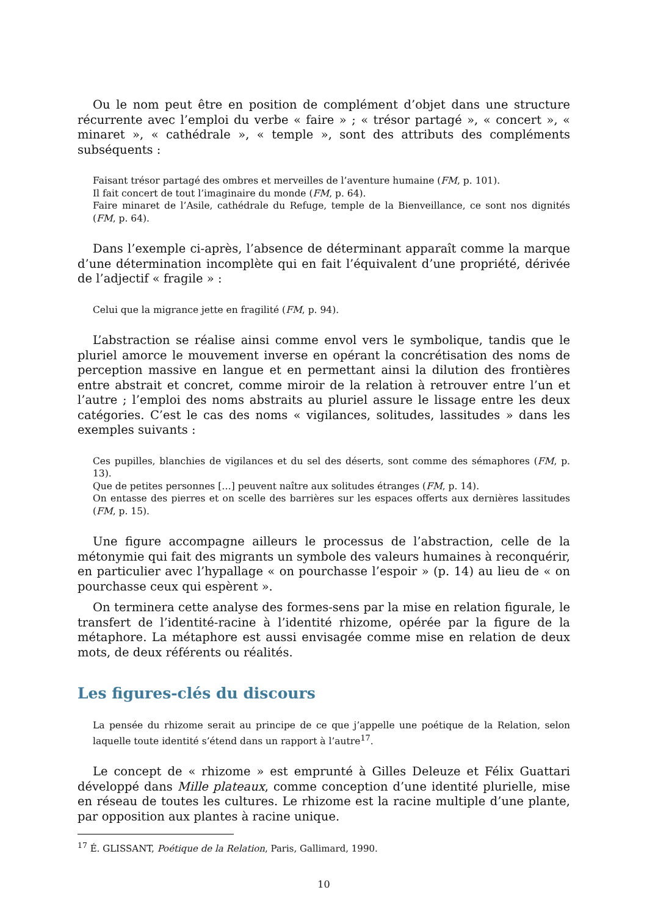Ou le nom peut être en position de complément d’objet dans une structure récurrente avec l’emploi du verbe « faire » ; « trésor partagé », « concert », « minaret », « cathédrale », « temple », sont des attributs des compléments subséquents :
Faisant trésor partagé des ombres et merveilles de l’aventure humaine (FM, p. 101).
Il fait concert de tout l’imaginaire du monde (FM, p. 64).
Faire minaret de l’Asile, cathédrale du Refuge, temple de la Bienveillance, ce sont nos dignités (FM, p. 64).
Dans l’exemple ci-après, l’absence de déterminant apparaît comme la marque d’une détermination incomplète qui en fait l’équivalent d’une propriété, dérivée de l’adjectif « fragile » :
Celui que la migrance jette en fragilité (FM, p. 94).
L’abstraction se réalise ainsi comme envol vers le symbolique, tandis que le pluriel amorce le mouvement inverse en opérant la concrétisation des noms de perception massive en langue et en permettant ainsi la dilution des frontières entre abstrait et concret, comme miroir de la relation à retrouver entre l’un et l’autre ; l’emploi des noms abstraits au pluriel assure le lissage entre les deux catégories. C’est le cas des noms « vigilances, solitudes, lassitudes » dans les exemples suivants :
Ces pupilles, blanchies de vigilances et du sel des déserts, sont comme des sémaphores (FM, p. 13).
Que de petites personnes […] peuvent naître aux solitudes étranges (FM, p. 14).
On entasse des pierres et on scelle des barrières sur les espaces offerts aux dernières lassitudes (FM, p. 15).
Une figure accompagne ailleurs le processus de l’abstraction, celle de la métonymie qui fait des migrants un symbole des valeurs humaines à reconquérir, en particulier avec l’hypallage « on pourchasse l’espoir » (p. 14) au lieu de « on pourchasse ceux qui espèrent ».
On terminera cette analyse des formes-sens par la mise en relation figurale, le transfert de l’identité-racine à l’identité rhizome, opérée par la figure de la métaphore. La métaphore est aussi envisagée comme mise en relation de deux mots, de deux référents ou réalités.
Les figures-clés du discours
La pensée du rhizome serait au principe de ce que j’appelle une poétique de la Relation, selon laquelle toute identité s’étend dans un rapport à l’autre<sup>17</sup>.
Le concept de « rhizome » est emprunté à Gilles Deleuze et Félix Guattari développé dans Mille plateaux, comme conception d’une identité plurielle, mise en réseau de toutes les cultures. Le rhizome est la racine multiple d’une plante, par opposition aux plantes à racine unique.
<sup>17</sup> É. GLISSANT, Poétique de la Relation, Paris, Gallimard, 1990.
10